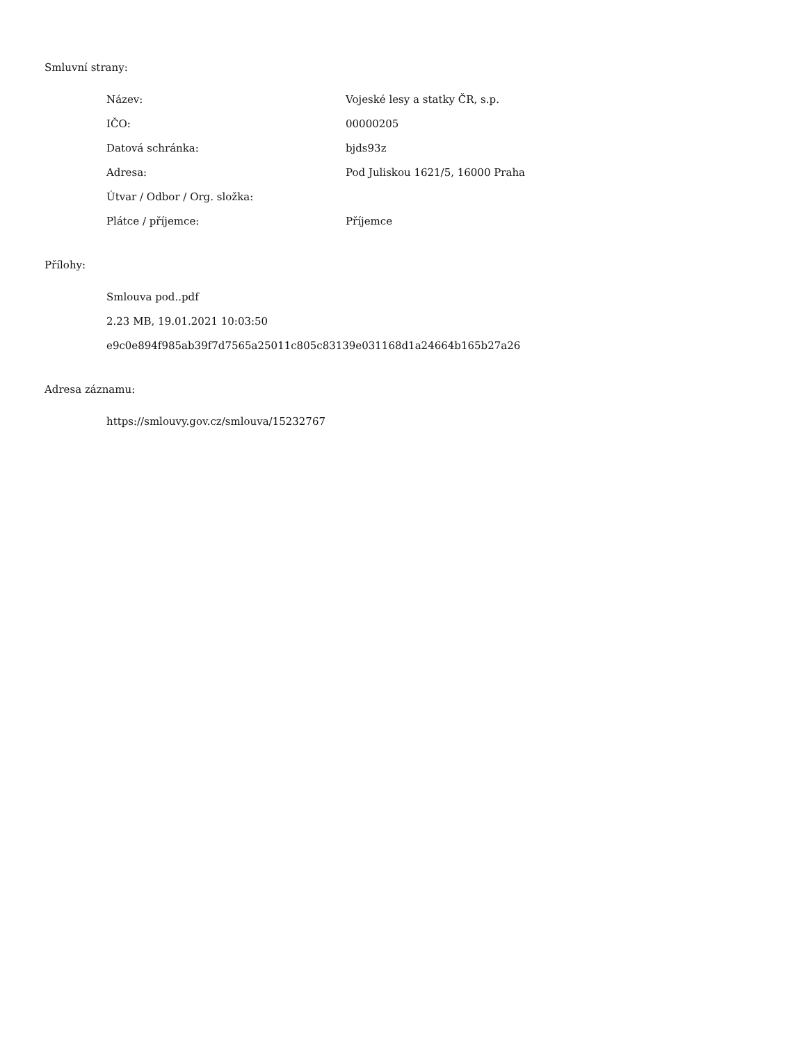Smluvní strany:
Název: Vojeské lesy a statky ČR, s.p.
IČO: 00000205
Datová schránka: bjds93z
Adresa: Pod Juliskou 1621/5, 16000 Praha
Útvar / Odbor / Org. složka:
Plátce / příjemce: Příjemce
Přílohy:
Smlouva pod..pdf
2.23 MB, 19.01.2021 10:03:50
e9c0e894f985ab39f7d7565a25011c805c83139e031168d1a24664b165b27a26
Adresa záznamu:
https://smlouvy.gov.cz/smlouva/15232767